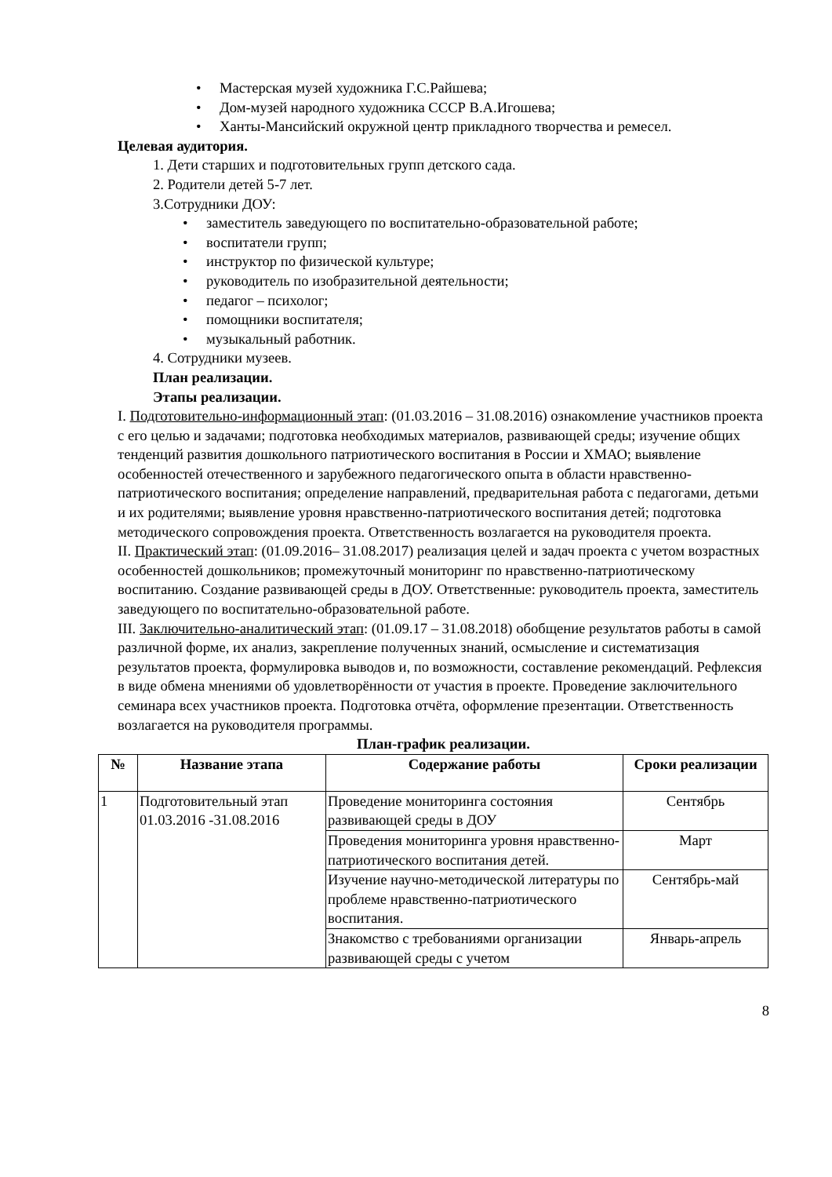• Мастерская музей художника Г.С.Райшева;
• Дом-музей народного художника СССР В.А.Игошева;
• Ханты-Мансийский окружной центр прикладного творчества и ремесел.
Целевая аудитория.
1. Дети старших и подготовительных групп детского сада.
2. Родители детей 5-7 лет.
3.Сотрудники ДОУ:
• заместитель заведующего по воспитательно-образовательной работе;
• воспитатели групп;
• инструктор по физической культуре;
• руководитель по изобразительной деятельности;
• педагог – психолог;
• помощники воспитателя;
• музыкальный работник.
4. Сотрудники музеев.
План реализации.
Этапы реализации.
I. Подготовительно-информационный этап: (01.03.2016 – 31.08.2016) ознакомление участников проекта с его целью и задачами; подготовка необходимых материалов, развивающей среды; изучение общих тенденций развития дошкольного патриотического воспитания в России и ХМАО; выявление особенностей отечественного и зарубежного педагогического опыта в области нравственно-патриотического воспитания; определение направлений, предварительная работа с педагогами, детьми и их родителями; выявление уровня нравственно-патриотического воспитания детей; подготовка методического сопровождения проекта. Ответственность возлагается на руководителя проекта.
II. Практический этап: (01.09.2016– 31.08.2017) реализация целей и задач проекта с учетом возрастных особенностей дошкольников; промежуточный мониторинг по нравственно-патриотическому воспитанию. Создание развивающей среды в ДОУ. Ответственные: руководитель проекта, заместитель заведующего по воспитательно-образовательной работе.
III. Заключительно-аналитический этап: (01.09.17 – 31.08.2018) обобщение результатов работы в самой различной форме, их анализ, закрепление полученных знаний, осмысление и систематизация результатов проекта, формулировка выводов и, по возможности, составление рекомендаций. Рефлексия в виде обмена мнениями об удовлетворённости от участия в проекте. Проведение заключительного семинара всех участников проекта. Подготовка отчёта, оформление презентации. Ответственность возлагается на руководителя программы.
План-график реализации.
| № | Название этапа | Содержание работы | Сроки реализации |
| --- | --- | --- | --- |
| 1 | Подготовительный этап 01.03.2016 -31.08.2016 | Проведение мониторинга состояния развивающей среды в ДОУ | Сентябрь |
| | | Проведения мониторинга уровня нравственно-патриотического воспитания детей. | Март |
| | | Изучение научно-методической литературы по проблеме нравственно-патриотического воспитания. | Сентябрь-май |
| | | Знакомство с требованиями организации развивающей среды с учетом | Январь-апрель |
8